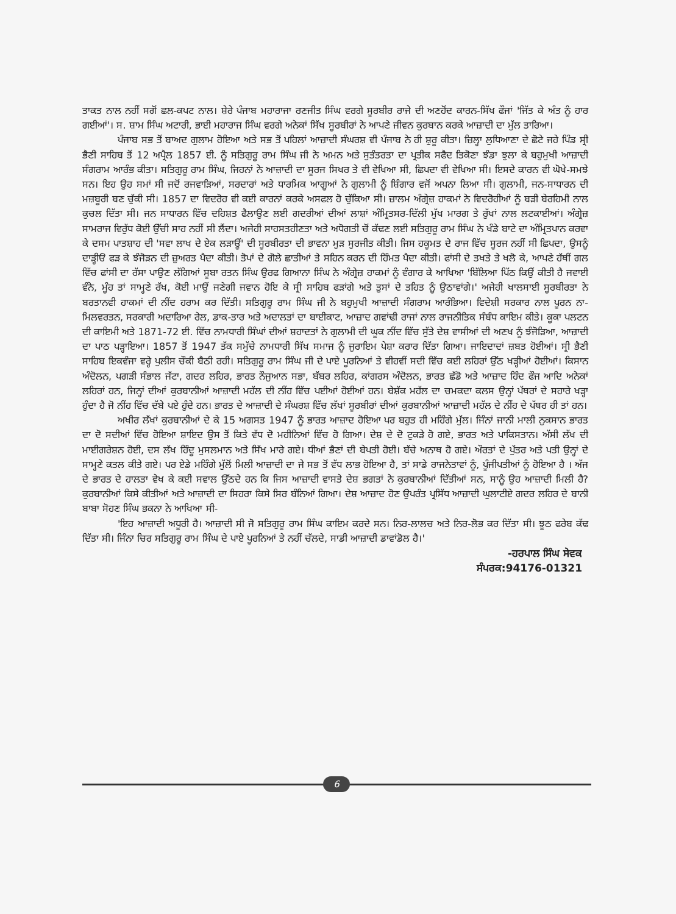ਤਾਕਤ ਨਾਲ ਨਹੀਂ ਸਗੋਂ ਛਲ-ਕਪਟ ਨਾਲ। ਸ਼ੇਰੇ ਪੰਜਾਬ ਮਹਾਰਾਜਾ ਰਣਜੀਤ ਸਿੰਘ ਵਰਗੇ ਸੂਰਬੀਰ ਰਾਜੇ ਦੀ ਅਣਹੋਂਦ ਕਾਰਨ-ਸਿੱਖ ਫੌਜਾਂ 'ਜਿੱਤ ਕੇ ਅੰਤ ਨੂੰ ਹਾਰ ਗਈਆਂ'। ਸ. ਸ਼ਾਮ ਸਿੰਘ ਅਟਾਰੀ, ਭਾਈ ਮਹਾਰਾਜ ਸਿੰਘ ਵਰਗੇ ਅਨੇਕਾਂ ਸਿੱਖ ਸੂਰਬੀਰਾਂ ਨੇ ਆਪਣੇ ਜੀਵਨ ਕੁਰਬਾਨ ਕਰਕੇ ਆਜ਼ਾਦੀ ਦਾ ਮੁੱਲ ਤਾਰਿਆ।
ਪੰਜਾਬ ਸਭ ਤੋਂ ਬਾਅਦ ਗੁਲਾਮ ਹੋਇਆ ਅਤੇ ਸਭ ਤੋਂ ਪਹਿਲਾਂ ਆਜ਼ਾਦੀ ਸੰਘਰਸ਼ ਵੀ ਪੰਜਾਬ ਨੇ ਹੀ ਸ਼ੁਰੂ ਕੀਤਾ। ਜ਼ਿਲ੍ਹਾ ਲੁਧਿਆਣਾ ਦੇ ਛੋਟੇ ਜਹੇ ਪਿੰਡ ਸ੍ਰੀ ਭੈਣੀ ਸਾਹਿਬ ਤੋਂ 12 ਅਪ੍ਰੈਲ 1857 ਈ. ਨੂੰ ਸਤਿਗੁਰੂ ਰਾਮ ਸਿੰਘ ਜੀ ਨੇ ਅਮਨ ਅਤੇ ਸੁਤੰਤਰਤਾ ਦਾ ਪ੍ਰਤੀਕ ਸਫੈਦ ਤਿਕੋਣਾ ਝੰਡਾ ਝੁਲਾ ਕੇ ਬਹੁਮੁਖੀ ਆਜ਼ਾਦੀ ਸੰਗਰਾਮ ਆਰੰਭ ਕੀਤਾ। ਸਤਿਗੁਰੂ ਰਾਮ ਸਿੰਘ, ਜਿਹਨਾਂ ਨੇ ਆਜ਼ਾਦੀ ਦਾ ਸੂਰਜ ਸਿਖਰ ਤੇ ਵੀ ਵੇਖਿਆ ਸੀ, ਛਿਪਦਾ ਵੀ ਵੇਖਿਆ ਸੀ। ਇਸਦੇ ਕਾਰਨ ਵੀ ਘੋਖੇ-ਸਮਝੇ ਸਨ। ਇਹ ਉਹ ਸਮਾਂ ਸੀ ਜਦੋਂ ਰਜਵਾੜਿਆਂ, ਸਰਦਾਰਾਂ ਅਤੇ ਧਾਰਮਿਕ ਆਗੂਆਂ ਨੇ ਗੁਲਾਮੀ ਨੂੰ ਸ਼ਿੰਗਾਰ ਵਜੋਂ ਅਪਨਾ ਲਿਆ ਸੀ। ਗੁਲਾਮੀ, ਜਨ-ਸਾਧਾਰਨ ਦੀ ਮਜ਼ਬੂਰੀ ਬਣ ਚੁੱਕੀ ਸੀ। 1857 ਦਾ ਵਿਦਰੋਹ ਵੀ ਕਈ ਕਾਰਨਾਂ ਕਰਕੇ ਅਸਫਲ ਹੋ ਚੁੱਕਿਆ ਸੀ। ਜ਼ਾਲਮ ਅੰਗ੍ਰੇਜ਼ ਹਾਕਮਾਂ ਨੇ ਵਿਦਰੋਹੀਆਂ ਨੂੰ ਬੜੀ ਬੇਰਹਿਮੀ ਨਾਲ ਕੁਚਲ ਦਿੱਤਾ ਸੀ। ਜਨ ਸਾਧਾਰਨ ਵਿੱਚ ਦਹਿਸ਼ਤ ਫੈਲਾਉਣ ਲਈ ਗਦਰੀਆਂ ਦੀਆਂ ਲਾਸ਼ਾਂ ਅੰਮ੍ਰਿਤਸਰ-ਦਿੱਲੀ ਮੁੱਖ ਮਾਰਗ ਤੇ ਰੁੱਖਾਂ ਨਾਲ ਲਟਕਾਈਆਂ। ਅੰਗ੍ਰੇਜ਼ ਸਾਮਰਾਜ ਵਿਰੁੱਧ ਕੋਈ ਉੱਚੀ ਸਾਹ ਨਹੀਂ ਸੀ ਲੈਂਦਾ। ਅਜੇਹੀ ਸਾਹਸਤਹੀਣਤਾ ਅਤੇ ਅਧੋਗਤੀ ਚੋਂ ਕੱਢਣ ਲਈ ਸਤਿਗੁਰੂ ਰਾਮ ਸਿੰਘ ਨੇ ਖੰਡੇ ਬਾਟੇ ਦਾ ਅੰਮ੍ਰਿਤਪਾਨ ਕਰਵਾ ਕੇ ਦਸਮ ਪਾਤਸ਼ਾਹ ਦੀ 'ਸਵਾ ਲਾਖ ਦੇ ਏਕ ਲੜਾਊਂ' ਦੀ ਸੂਰਬੀਰਤਾ ਦੀ ਭਾਵਨਾ ਮੁੜ ਸੁਰਜੀਤ ਕੀਤੀ। ਜਿਸ ਹਕੂਮਤ ਦੇ ਰਾਜ ਵਿੱਚ ਸੂਰਜ ਨਹੀਂ ਸੀ ਛਿਪਦਾ, ਉਸਨੂੰ ਦਾੜ੍ਹੀਓਂ ਫੜ ਕੇ ਝੰਜੋੜਨ ਦੀ ਜ਼ੁਅਰਤ ਪੈਦਾ ਕੀਤੀ। ਤੋਪਾਂ ਦੇ ਗੋਲੇ ਛਾਤੀਆਂ ਤੇ ਸਹਿਨ ਕਰਨ ਦੀ ਹਿੰਮਤ ਪੈਦਾ ਕੀਤੀ। ਫਾਂਸੀ ਦੇ ਤਖਤੇ ਤੇ ਖਲੋ ਕੇ, ਆਪਣੇ ਹੱਥੀਂ ਗਲ ਵਿੱਚ ਫਾਂਸੀ ਦਾ ਰੱਸਾ ਪਾਉਣ ਲੱਗਿਆਂ ਸੂਬਾ ਰਤਨ ਸਿੰਘ ਉਰਫ ਗਿਆਨਾ ਸਿੰਘ ਨੇ ਅੰਗ੍ਰੇਜ਼ ਹਾਕਮਾਂ ਨੂੰ ਵੰਗਾਰ ਕੇ ਆਖਿਆ 'ਬਿੱਲਿਆ ਪਿੱਠ ਕਿਉਂ ਕੀਤੀ ਹੈ ਜਵਾਈ ਵੰਨੇ, ਮੂੰਹ ਤਾਂ ਸਾਮ੍ਹਣੇ ਰੱਖ, ਕੋਈ ਮਾਉਂ ਜਣੇਗੀ ਜਵਾਨ ਹੋਇ ਕੇ ਸ੍ਰੀ ਸਾਹਿਬ ਫੜਾਂਗੇ ਅਤੇ ਤੁਸਾਂ ਦੇ ਤਹਿਤ ਨੂੰ ਉਠਾਵਾਂਗੇ।' ਅਜੇਹੀ ਖਾਲਸਾਈ ਸੂਰਬੀਰਤਾ ਨੇ ਬਰਤਾਨਵੀ ਹਾਕਮਾਂ ਦੀ ਨੀਂਦ ਹਰਾਮ ਕਰ ਦਿੱਤੀ। ਸਤਿਗੁਰੂ ਰਾਮ ਸਿੰਘ ਜੀ ਨੇ ਬਹੁਮੁਖੀ ਆਜ਼ਾਦੀ ਸੰਗਰਾਮ ਆਰੰਭਿਆ। ਵਿਦੇਸ਼ੀ ਸਰਕਾਰ ਨਾਲ ਪੂਰਨ ਨਾ-ਮਿਲਵਰਤਨ, ਸਰਕਾਰੀ ਅਦਾਰਿਆ ਰੇਲ, ਡਾਕ-ਤਾਰ ਅਤੇ ਅਦਾਲਤਾਂ ਦਾ ਬਾਈਕਾਟ, ਆਜ਼ਾਦ ਗਵਾਂਢੀ ਰਾਜਾਂ ਨਾਲ ਰਾਜਨੀਤਿਕ ਸੰਬੰਧ ਕਾਇਮ ਕੀਤੇ। ਕੂਕਾ ਪਲਟਨ ਦੀ ਕਾਇਮੀ ਅਤੇ 1871-72 ਈ. ਵਿੱਚ ਨਾਮਧਾਰੀ ਸਿੰਘਾਂ ਦੀਆਂ ਸ਼ਹਾਦਤਾਂ ਨੇ ਗੁਲਾਮੀ ਦੀ ਘੂਕ ਨੀਂਦ ਵਿੱਚ ਸੁੱਤੇ ਦੇਸ਼ ਵਾਸੀਆਂ ਦੀ ਅਣਖ ਨੂੰ ਝੰਜੋੜਿਆ, ਆਜ਼ਾਦੀ ਦਾ ਪਾਠ ਪੜ੍ਹਾਇਆ। 1857 ਤੋਂ 1947 ਤੱਕ ਸਮੁੱਚੇ ਨਾਮਧਾਰੀ ਸਿੱਖ ਸਮਾਜ ਨੂੰ ਜੁਰਾਇਮ ਪੇਸ਼ਾ ਕਰਾਰ ਦਿੱਤਾ ਗਿਆ। ਜਾਇਦਾਦਾਂ ਜ਼ਬਤ ਹੋਈਆਂ। ਸ੍ਰੀ ਭੈਣੀ ਸਾਹਿਬ ਇਕਵੰਜਾ ਵਰ੍ਹੇ ਪੁਲੀਸ ਚੌਕੀ ਬੈਠੀ ਰਹੀ। ਸਤਿਗੁਰੂ ਰਾਮ ਸਿੰਘ ਜੀ ਦੇ ਪਾਏ ਪੂਰਨਿਆਂ ਤੇ ਵੀਹਵੀਂ ਸਦੀ ਵਿੱਚ ਕਈ ਲਹਿਰਾਂ ਉੱਠ ਖੜ੍ਹੀਆਂ ਹੋਈਆਂ। ਕਿਸਾਨ ਅੰਦੋਲਨ, ਪਗੜੀ ਸੰਭਾਲ ਜੱਟਾ, ਗਦਰ ਲਹਿਰ, ਭਾਰਤ ਨੌਜੁਆਨ ਸਭਾ, ਬੱਬਰ ਲਹਿਰ, ਕਾਂਗਰਸ ਅੰਦੋਲਨ, ਭਾਰਤ ਛੱਡੋ ਅਤੇ ਆਜ਼ਾਦ ਹਿੰਦ ਫੌਜ ਆਦਿ ਅਨੇਕਾਂ ਲਹਿਰਾਂ ਹਨ, ਜਿਨ੍ਹਾਂ ਦੀਆਂ ਕੁਰਬਾਨੀਆਂ ਆਜ਼ਾਦੀ ਮਹੱਲ ਦੀ ਨੀਂਹ ਵਿੱਚ ਪਈਆਂ ਹੋਈਆਂ ਹਨ। ਬੇਸ਼ੱਕ ਮਹੱਲ ਦਾ ਚਮਕਦਾ ਕਲਸ ਉਨ੍ਹਾਂ ਪੱਥਰਾਂ ਦੇ ਸਹਾਰੇ ਖੜ੍ਹਾ ਹੁੰਦਾ ਹੈ ਜੋ ਨੀਂਹ ਵਿੱਚ ਦੱਬੇ ਪਏ ਹੁੰਦੇ ਹਨ। ਭਾਰਤ ਦੇ ਆਜ਼ਾਦੀ ਦੇ ਸੰਘਰਸ਼ ਵਿੱਚ ਲੱਖਾਂ ਸੂਰਬੀਰਾਂ ਦੀਆਂ ਕੁਰਬਾਨੀਆਂ ਆਜ਼ਾਦੀ ਮਹੱਲ ਦੇ ਨੀਂਹ ਦੇ ਪੱਥਰ ਹੀ ਤਾਂ ਹਨ।
ਅਖੀਰ ਲੱਖਾਂ ਕੁਰਬਾਨੀਆਂ ਦੇ ਕੇ 15 ਅਗਸਤ 1947 ਨੂੰ ਭਾਰਤ ਆਜ਼ਾਦ ਹੋਇਆ ਪਰ ਬਹੁਤ ਹੀ ਮਹਿੰਗੇ ਮੁੱਲ। ਜਿੰਨਾਂ ਜਾਨੀ ਮਾਲੀ ਨੁਕਸਾਨ ਭਾਰਤ ਦਾ ਦੋ ਸਦੀਆਂ ਵਿੱਚ ਹੋਇਆ ਸ਼ਾਇਦ ਉਸ ਤੋਂ ਕਿਤੇ ਵੱਧ ਦੋ ਮਹੀਨਿਆਂ ਵਿੱਚ ਹੋ ਗਿਆ। ਦੇਸ਼ ਦੇ ਦੋ ਟੁਕੜੇ ਹੋ ਗਏ, ਭਾਰਤ ਅਤੇ ਪਾਕਿਸਤਾਨ। ਅੱਸੀ ਲੱਖ ਦੀ ਮਾਈਗਰੇਸ਼ਨ ਹੋਈ, ਦਸ ਲੱਖ ਹਿੰਦੂ ਮੁਸਲਮਾਨ ਅਤੇ ਸਿੱਖ ਮਾਰੇ ਗਏ। ਧੀਆਂ ਭੈਣਾਂ ਦੀ ਬੇਪਤੀ ਹੋਈ। ਬੱਚੇ ਅਨਾਥ ਹੋ ਗਏ। ਔਰਤਾਂ ਦੇ ਪੁੱਤਰ ਅਤੇ ਪਤੀ ਉਨ੍ਹਾਂ ਦੇ ਸਾਮ੍ਹਣੇ ਕਤਲ ਕੀਤੇ ਗਏ। ਪਰ ਏਡੇ ਮਹਿੰਗੇ ਮੁੱਲੋਂ ਮਿਲੀ ਆਜ਼ਾਦੀ ਦਾ ਜੇ ਸਭ ਤੋਂ ਵੱਧ ਲਾਭ ਹੋਇਆ ਹੈ, ਤਾਂ ਸਾਡੇ ਰਾਜਨੇਤਾਵਾਂ ਨੂੰ, ਪੂੰਜੀਪਤੀਆਂ ਨੂੰ ਹੋਇਆ ਹੈ । ਅੱਜ ਦੇ ਭਾਰਤ ਦੇ ਹਾਲਤਾ ਵੇਖ ਕੇ ਕਈ ਸਵਾਲ ਉੱਠਦੇ ਹਨ ਕਿ ਜਿਸ ਆਜ਼ਾਦੀ ਵਾਸਤੇ ਦੇਸ਼ ਭਗਤਾਂ ਨੇ ਕੁਰਬਾਨੀਆਂ ਦਿੱਤੀਆਂ ਸਨ, ਸਾਨੂੰ ਉਹ ਆਜ਼ਾਦੀ ਮਿਲੀ ਹੈ? ਕੁਰਬਾਨੀਆਂ ਕਿਸੇ ਕੀਤੀਆਂ ਅਤੇ ਆਜ਼ਾਦੀ ਦਾ ਸਿਹਰਾ ਕਿਸੇ ਸਿਰ ਬੰਨਿਆਂ ਗਿਆ। ਦੇਸ਼ ਆਜ਼ਾਦ ਹੋਣ ਉਪਰੰਤ ਪ੍ਰਸਿੱਧ ਆਜ਼ਾਦੀ ਘੁਲਾਟੀਏ ਗਦਰ ਲਹਿਰ ਦੇ ਬਾਨੀ ਬਾਬਾ ਸੋਹਣ ਸਿੰਘ ਭਕਨਾ ਨੇ ਆਖਿਆ ਸੀ-
'ਇਹ ਆਜ਼ਾਦੀ ਅਧੂਰੀ ਹੈ। ਆਜ਼ਾਦੀ ਸੀ ਜੋ ਸਤਿਗੁਰੂ ਰਾਮ ਸਿੰਘ ਕਾਇਮ ਕਰਦੇ ਸਨ। ਨਿਰ-ਲਾਲਚ ਅਤੇ ਨਿਰ-ਲੋਭ ਕਰ ਦਿੱਤਾ ਸੀ। ਝੂਠ ਫਰੇਬ ਕੱਢ ਦਿੱਤਾ ਸੀ। ਜਿੰਨਾ ਚਿਰ ਸਤਿਗੁਰੂ ਰਾਮ ਸਿੰਘ ਦੇ ਪਾਏ ਪੂਰਨਿਆਂ ਤੇ ਨਹੀਂ ਚੱਲਦੇ, ਸਾਡੀ ਆਜ਼ਾਦੀ ਡਾਵਾਂਡੋਲ ਹੈ।'
-ਹਰਪਾਲ ਸਿੰਘ ਸੇਵਕ
ਸੰਪਰਕ:94176-01321
6